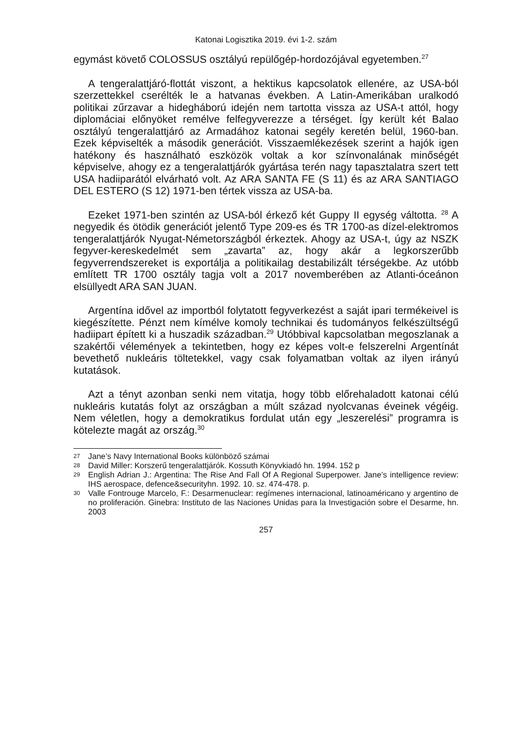Katonai Logisztika 2019. évi 1-2. szám
egymást követő COLOSSUS osztályú repülőgép-hordozójával egyetemben.<sup>27</sup>
A tengeralattjáró-flottát viszont, a hektikus kapcsolatok ellenére, az USA-ból szerzettekkel cserélték le a hatvanas években. A Latin-Amerikában uralkodó politikai zűrzavar a hidegháború idején nem tartotta vissza az USA-t attól, hogy diplomáciai előnyöket remélve felfegyverezze a térséget. Így került két Balao osztályú tengeralattjáró az Armadához katonai segély keretén belül, 1960-ban. Ezek képviselték a második generációt. Visszaemlékezések szerint a hajók igen hatékony és használható eszközök voltak a kor színvonalának minőségét képviselve, ahogy ez a tengeralattjárók gyártása terén nagy tapasztalatra szert tett USA hadiiparától elvárható volt. Az ARA SANTA FE (S 11) és az ARA SANTIAGO DEL ESTERO (S 12) 1971-ben tértek vissza az USA-ba.
Ezeket 1971-ben szintén az USA-ból érkező két Guppy II egység váltotta. <sup>28</sup> A negyedik és ötödik generációt jelentő Type 209-es és TR 1700-as dízel-elektromos tengeralattjárók Nyugat-Németországból érkeztek. Ahogy az USA-t, úgy az NSZK fegyver-kereskedelmét sem „zavarta” az, hogy akár a legkorszerűbb fegyverrendszereket is exportálja a politikailag destabilizált térségekbe. Az utóbb említett TR 1700 osztály tagja volt a 2017 novemberében az Atlanti-óceánon elsüllyedt ARA SAN JUAN.
Argentína idővel az importból folytatott fegyverkezést a saját ipari termékeivel is kiegészítette. Pénzt nem kímélve komoly technikai és tudományos felkészültségű hadiipart épített ki a huszadik században.<sup>29</sup> Utóbbival kapcsolatban megoszlanak a szakértői vélemények a tekintetben, hogy ez képes volt-e felszerelni Argentínát bevethető nukleáris töltetekkel, vagy csak folyamatban voltak az ilyen irányú kutatások.
Azt a tényt azonban senki nem vitatja, hogy több előrehaladott katonai célú nukleáris kutatás folyt az országban a múlt század nyolcvanas éveinek végéig. Nem véletlen, hogy a demokratikus fordulat után egy „leszerelési” programra is kötelezte magát az ország.<sup>30</sup>
27
Jane’s Navy International Books különböző számai
28
David Miller: Korszerű tengeralattjárók. Kossuth Könyvkiadó hn. 1994. 152 p
29
English Adrian J.: Argentina: The Rise And Fall Of A Regional Superpower. Jane’s intelligence review: IHS aerospace, defence&securityhn. 1992. 10. sz. 474-478. p.
30
Valle Fontrouge Marcelo, F.: Desarmenuclear: regímenes internacional, latinoaméricano y argentino de no proliferación. Ginebra: Instituto de las Naciones Unidas para la Investigación sobre el Desarme, hn. 2003
257